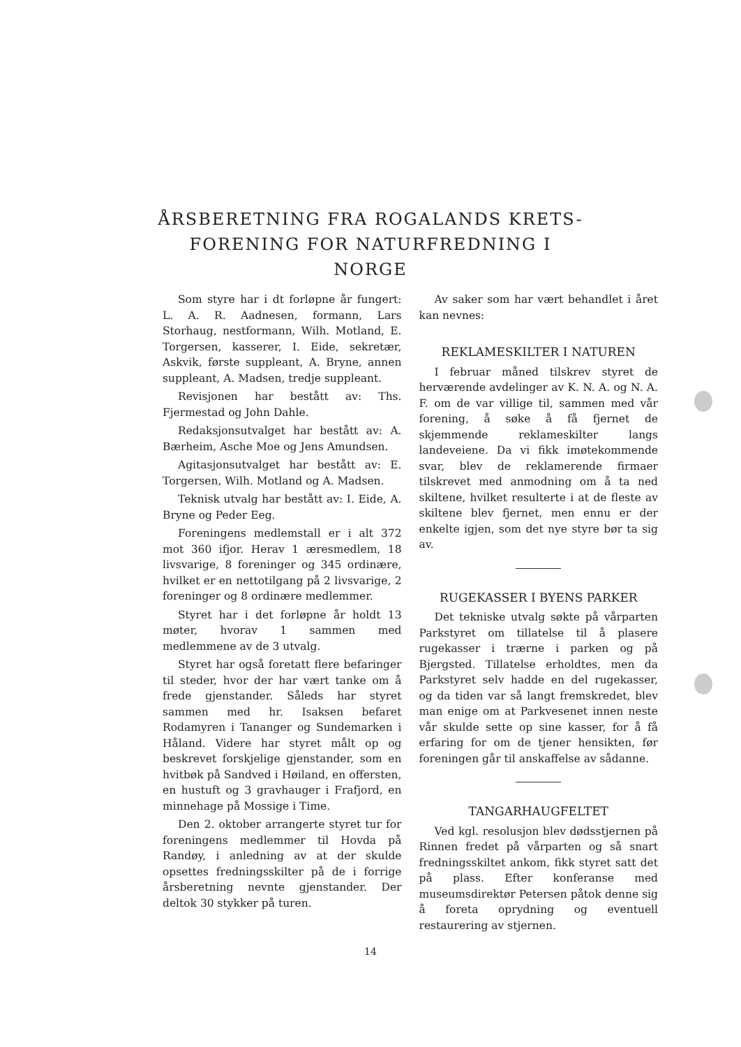ÅRSBERETNING FRA ROGALANDS KRETS-FORENING FOR NATURFREDNING I NORGE
Som styre har i dt forløpne år fungert: L. A. R. Aadnesen, formann, Lars Storhaug, nestformann, Wilh. Motland, E. Torgersen, kasserer, I. Eide, sekretær, Askvik, første suppleant, A. Bryne, annen suppleant, A. Madsen, tredje suppleant.
Revisjonen har bestått av: Ths. Fjermestad og John Dahle.
Redaksjonsutvalget har bestått av: A. Bærheim, Asche Moe og Jens Amundsen.
Agitasjonsutvalget har bestått av: E. Torgersen, Wilh. Motland og A. Madsen.
Teknisk utvalg har bestått av: I. Eide, A. Bryne og Peder Eeg.
Foreningens medlemstall er i alt 372 mot 360 ifjor. Herav 1 æresmedlem, 18 livsvarige, 8 foreninger og 345 ordinære, hvilket er en nettotilgang på 2 livsvarige, 2 foreninger og 8 ordinære medlemmer.
Styret har i det forløpne år holdt 13 møter, hvorav 1 sammen med medlemmene av de 3 utvalg.
Styret har også foretatt flere befaringer til steder, hvor der har vært tanke om å frede gjenstander. Såleds har styret sammen med hr. Isaksen befaret Rodamyren i Tananger og Sundemarken i Håland. Videre har styret målt op og beskrevet forskjelige gjenstander, som en hvitbøk på Sandved i Høiland, en offersten, en hustuft og 3 gravhauger i Frafjord, en minnehage på Mossige i Time.
Den 2. oktober arrangerte styret tur for foreningens medlemmer til Hovda på Randøy, i anledning av at der skulde opsettes fredningsskilter på de i forrige årsberetning nevnte gjenstander. Der deltok 30 stykker på turen.
Av saker som har vært behandlet i året kan nevnes:
REKLAMESKILTER I NATUREN
I februar måned tilskrev styret de herværende avdelinger av K. N. A. og N. A. F. om de var villige til, sammen med vår forening, å søke å få fjernet de skjemmende reklameskilter langs landeveiene. Da vi fikk imøtekommende svar, blev de reklamerende firmaer tilskrevet med anmodning om å ta ned skiltene, hvilket resulterte i at de fleste av skiltene blev fjernet, men ennu er der enkelte igjen, som det nye styre bør ta sig av.
RUGEKASSER I BYENS PARKER
Det tekniske utvalg søkte på vårparten Parkstyret om tillatelse til å plasere rugekasser i trærne i parken og på Bjergsted. Tillatelse erholdtes, men da Parkstyret selv hadde en del rugekasser, og da tiden var så langt fremskredet, blev man enige om at Parkvesenet innen neste vår skulde sette op sine kasser, for å få erfaring for om de tjener hensikten, før foreningen går til anskaffelse av sådanne.
TANGARHAUGFELTET
Ved kgl. resolusjon blev dødsstjernen på Rinnen fredet på vårparten og så snart fredningsskiltet ankom, fikk styret satt det på plass. Efter konferanse med museumsdirektør Petersen påtok denne sig å foreta oprydning og eventuell restaurering av stjernen.
14